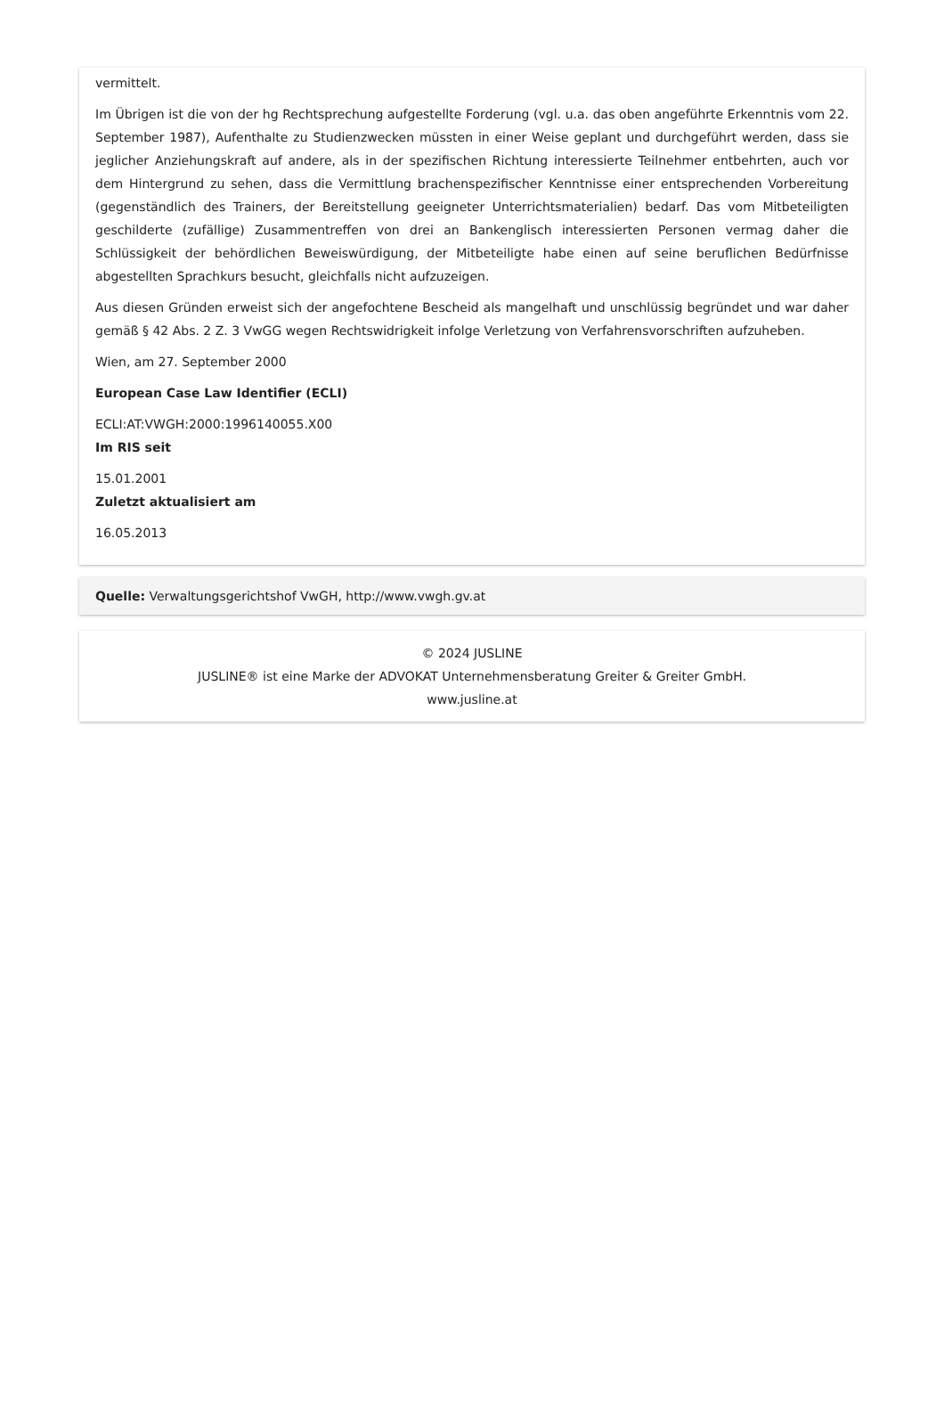vermittelt.
Im Übrigen ist die von der hg Rechtsprechung aufgestellte Forderung (vgl. u.a. das oben angeführte Erkenntnis vom 22. September 1987), Aufenthalte zu Studienzwecken müssten in einer Weise geplant und durchgeführt werden, dass sie jeglicher Anziehungskraft auf andere, als in der spezifischen Richtung interessierte Teilnehmer entbehrten, auch vor dem Hintergrund zu sehen, dass die Vermittlung brachenspezifischer Kenntnisse einer entsprechenden Vorbereitung (gegenständlich des Trainers, der Bereitstellung geeigneter Unterrichtsmaterialien) bedarf. Das vom Mitbeteiligten geschilderte (zufällige) Zusammentreffen von drei an Bankenglisch interessierten Personen vermag daher die Schlüssigkeit der behördlichen Beweiswürdigung, der Mitbeteiligte habe einen auf seine beruflichen Bedürfnisse abgestellten Sprachkurs besucht, gleichfalls nicht aufzuzeigen.
Aus diesen Gründen erweist sich der angefochtene Bescheid als mangelhaft und unschlüssig begründet und war daher gemäß § 42 Abs. 2 Z. 3 VwGG wegen Rechtswidrigkeit infolge Verletzung von Verfahrensvorschriften aufzuheben.
Wien, am 27. September 2000
European Case Law Identifier (ECLI)
ECLI:AT:VWGH:2000:1996140055.X00
Im RIS seit
15.01.2001
Zuletzt aktualisiert am
16.05.2013
Quelle: Verwaltungsgerichtshof VwGH, http://www.vwgh.gv.at
© 2024 JUSLINE
JUSLINE® ist eine Marke der ADVOKAT Unternehmensberatung Greiter & Greiter GmbH.
www.jusline.at